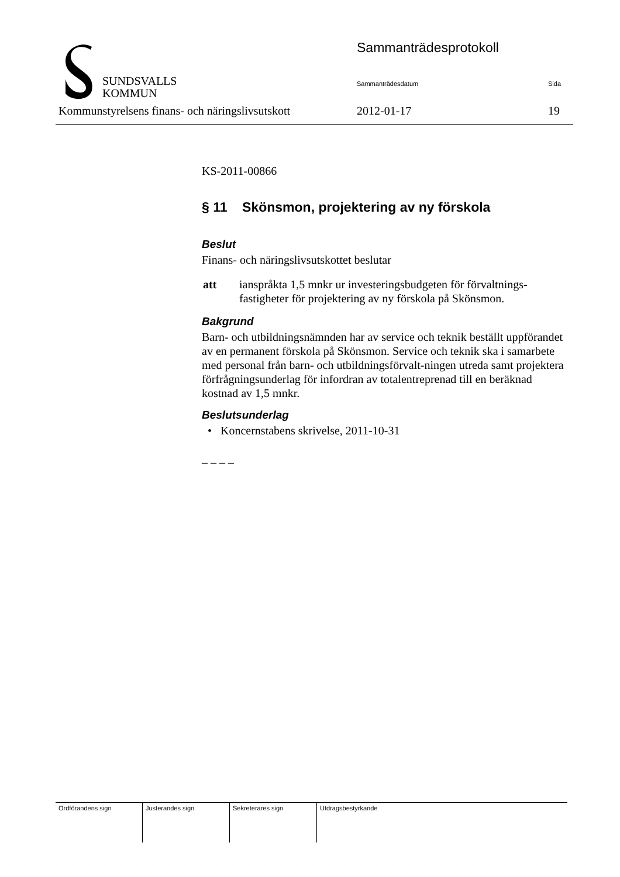SUNDSVALLS
KOMMUN
Sammanträdesprotokoll
Sammanträdesdatum Sida
Kommunstyrelsens finans- och näringslivsutskott
2012-01-17 19
KS-2011-00866
§ 11 Skönsmon, projektering av ny förskola
Beslut
Finans- och näringslivsutskottet beslutar
| att | ianspråkta 1,5 mnkr ur investeringsbudgeten för förvaltnings-fastigheter för projektering av ny förskola på Skönsmon. |
Bakgrund
Barn- och utbildningsnämnden har av service och teknik beställt uppförandet av en permanent förskola på Skönsmon. Service och teknik ska i samarbete med personal från barn- och utbildningsförvalt-ningen utreda samt projektera förfrågningsunderlag för infordran av totalentreprenad till en beräknad kostnad av 1,5 mnkr.
Beslutsunderlag
• Koncernstabens skrivelse, 2011-10-31
– – – –
| Ordförandens sign | Justerandes sign | Sekreterares sign | Utdragsbestyrkande |